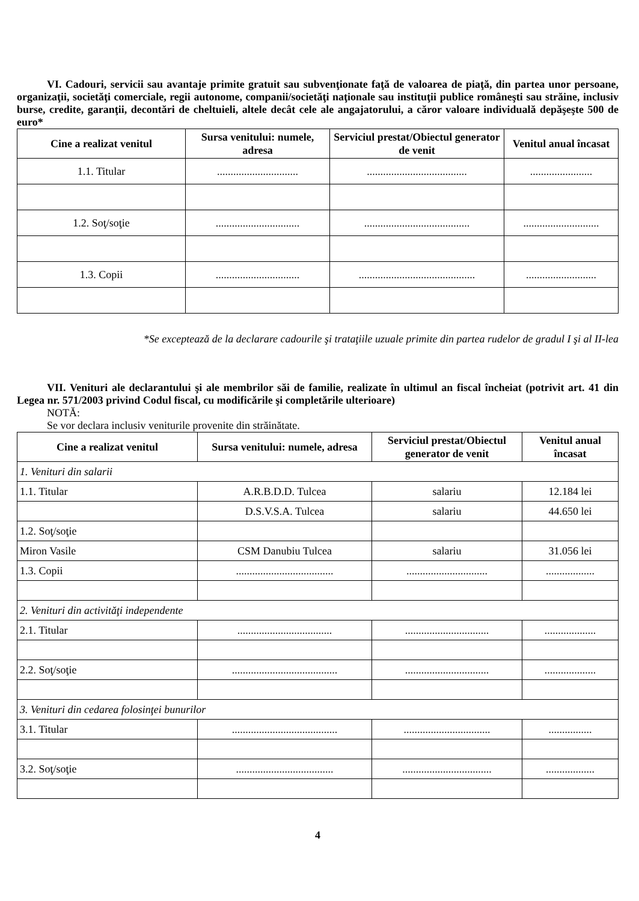VI. Cadouri, servicii sau avantaje primite gratuit sau subvenţionate faţă de valoarea de piaţă, din partea unor persoane, organizaţii, societăţi comerciale, regii autonome, companii/societăţi naţionale sau instituţii publice româneşti sau străine, inclusiv burse, credite, garanţii, decontări de cheltuieli, altele decât cele ale angajatorului, a căror valoare individuală depăşeşte 500 de euro*
| Cine a realizat venitul | Sursa venitului: numele, adresa | Serviciul prestat/Obiectul generator de venit | Venitul anual încasat |
| --- | --- | --- | --- |
| 1.1. Titular | .............................. | ..................................... | ....................... |
| 1.2. Soţ/soţie | ............................... | ....................................... | ............................ |
| 1.3. Copii | ............................... | ........................................... | .......................... |
*Se exceptează de la declarare cadourile şi trataţiile uzuale primite din partea rudelor de gradul I şi al II-lea
VII. Venituri ale declarantului şi ale membrilor săi de familie, realizate în ultimul an fiscal încheiat (potrivit art. 41 din Legea nr. 571/2003 privind Codul fiscal, cu modificările şi completările ulterioare)
NOTĂ:
Se vor declara inclusiv veniturile provenite din străinătate.
| Cine a realizat venitul | Sursa venitului: numele, adresa | Serviciul prestat/Obiectul generator de venit | Venitul anual încasat |
| --- | --- | --- | --- |
| 1. Venituri din salarii | | | |
| 1.1. Titular | A.R.B.D.D. Tulcea | salariu | 12.184 lei |
| | D.S.V.S.A. Tulcea | salariu | 44.650 lei |
| 1.2. Soţ/soţie | | | |
| Miron Vasile | CSM Danubiu Tulcea | salariu | 31.056 lei |
| 1.3. Copii | .................................... | .............................. | .................. |
| 2. Venituri din activităţi independente | | | |
| 2.1. Titular | ................................... | ............................... | ................... |
| 2.2. Soţ/soţie | ....................................... | ............................... | ................... |
| 3. Venituri din cedarea folosinţei bunurilor | | | |
| 3.1. Titular | ....................................... | ................................ | ................ |
| 3.2. Soţ/soţie | .................................... | ................................. | .................. |
4